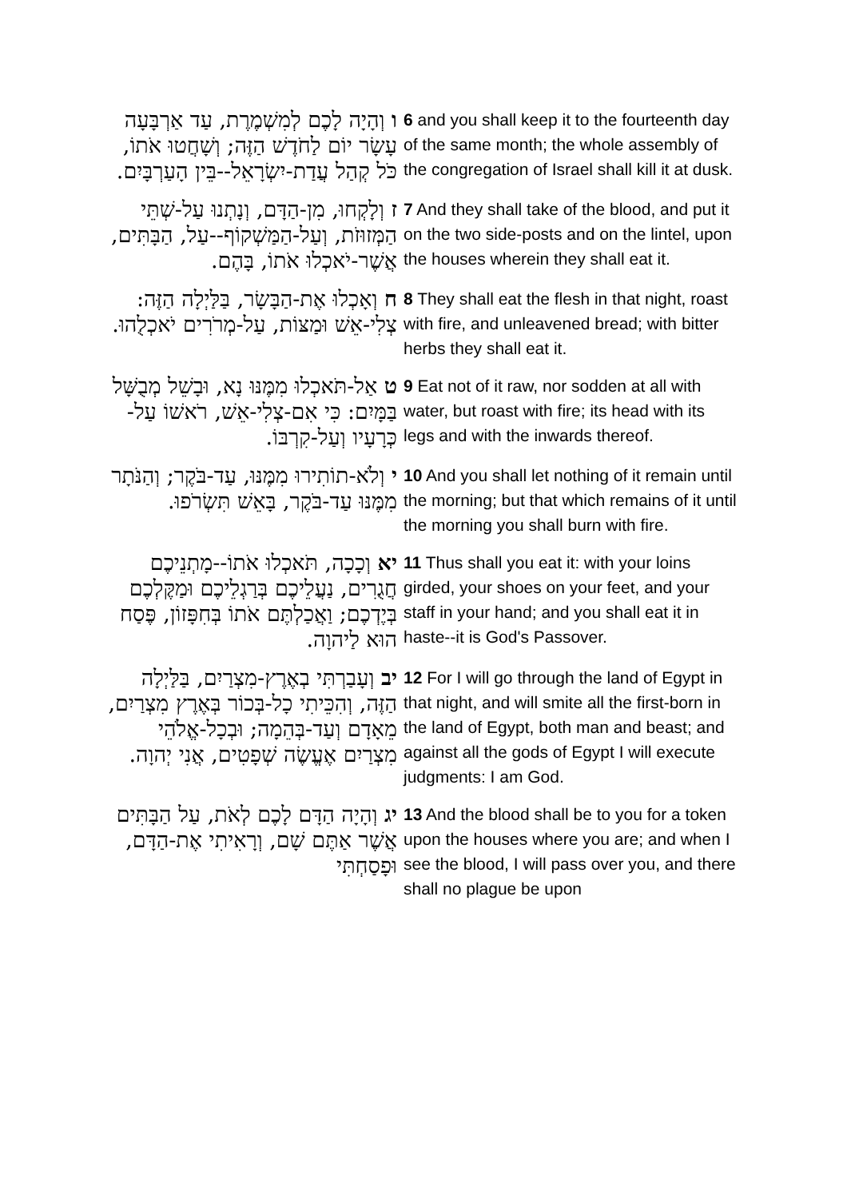| ו וְהָיָה לָכֶם לְמִשְׁמֶרֶת, עַד אַרְבָּעָה עָשָׂר יוֹם לַחֹדֶשׁ הַזֶּה; וְשָׁחֲטוּ אֹתוֹ, כֹּל קְהַל עֲדַת-יִשְׂרָאֵל--בֵּין הָעַרְבָּיִם. | 6 and you shall keep it to the fourteenth day of the same month; the whole assembly of the congregation of Israel shall kill it at dusk. |
| ז וְלָקְחוּ, מִן-הַדָּם, וְנָתְנוּ עַל-שְׁתֵּי הַמְּזוּזֹת, וְעַל-הַמַּשְׁקוֹף--עַל, הַבָּתִּים, אֲשֶׁר-יֹאכְלוּ אֹתוֹ, בָּהֶם. | 7 And they shall take of the blood, and put it on the two side-posts and on the lintel, upon the houses wherein they shall eat it. |
| ח וְאָכְלוּ אֶת-הַבָּשָׂר, בַּלַּיְלָה הַזֶּה: צְלִי-אֵשׁ וּמַצּוֹת, עַל-מְרֹרִים יֹאכְלֻהוּ. | 8 They shall eat the flesh in that night, roast with fire, and unleavened bread; with bitter herbs they shall eat it. |
| ט אַל-תֹּאכְלוּ מִמֶּנּוּ נָא, וּבָשֵׁל מְבֻשָּׁל בַּמָּיִם: כִּי אִם-צְלִי-אֵשׁ, רֹאשׁוֹ עַל-כְּרָעָיו וְעַל-קִרְבּוֹ. | 9 Eat not of it raw, nor sodden at all with water, but roast with fire; its head with its legs and with the inwards thereof. |
| י וְלֹא-תוֹתִירוּ מִמֶּנּוּ, עַד-בֹּקֶר; וְהַנֹּתָר מִמֶּנּוּ עַד-בֹּקֶר, בָּאֵשׁ תִּשְׂרֹפוּ. | 10 And you shall let nothing of it remain until the morning; but that which remains of it until the morning you shall burn with fire. |
| יא וְכָכָה, תֹּאכְלוּ אֹתוֹ--מָתְנֵיכֶם חֲגֻרִים, נַעֲלֵיכֶם בְּרַגְלֵיכֶם וּמַקֶּלְכֶם בְּיֶדְכֶם; וַאֲכַלְתֶּם אֹתוֹ בְּחִפָּזוֹן, פֶּסַח הוּא לַיהוָה. | 11 Thus shall you eat it: with your loins girded, your shoes on your feet, and your staff in your hand; and you shall eat it in haste--it is God's Passover. |
| יב וְעָבַרְתִּי בְאֶרֶץ-מִצְרַיִם, בַּלַּיְלָה הַזֶּה, וְהִכֵּיתִי כָל-בְּכוֹר בְּאֶרֶץ מִצְרַיִם, מֵאָדָם וְעַד-בְּהֵמָה; וּבְכָל-אֱלֹהֵי מִצְרַיִם אֶעֱשֶׂה שְׁפָטִים, אֲנִי יְהוָה. | 12 For I will go through the land of Egypt in that night, and will smite all the first-born in the land of Egypt, both man and beast; and against all the gods of Egypt I will execute judgments: I am God. |
| יג וְהָיָה הַדָּם לָכֶם לְאֹת, עַל הַבָּתִּים אֲשֶׁר אַתֶּם שָׁם, וְרָאִיתִי אֶת-הַדָּם, וּפָסַחְתִּי | 13 And the blood shall be to you for a token upon the houses where you are; and when I see the blood, I will pass over you, and there shall no plague be upon |